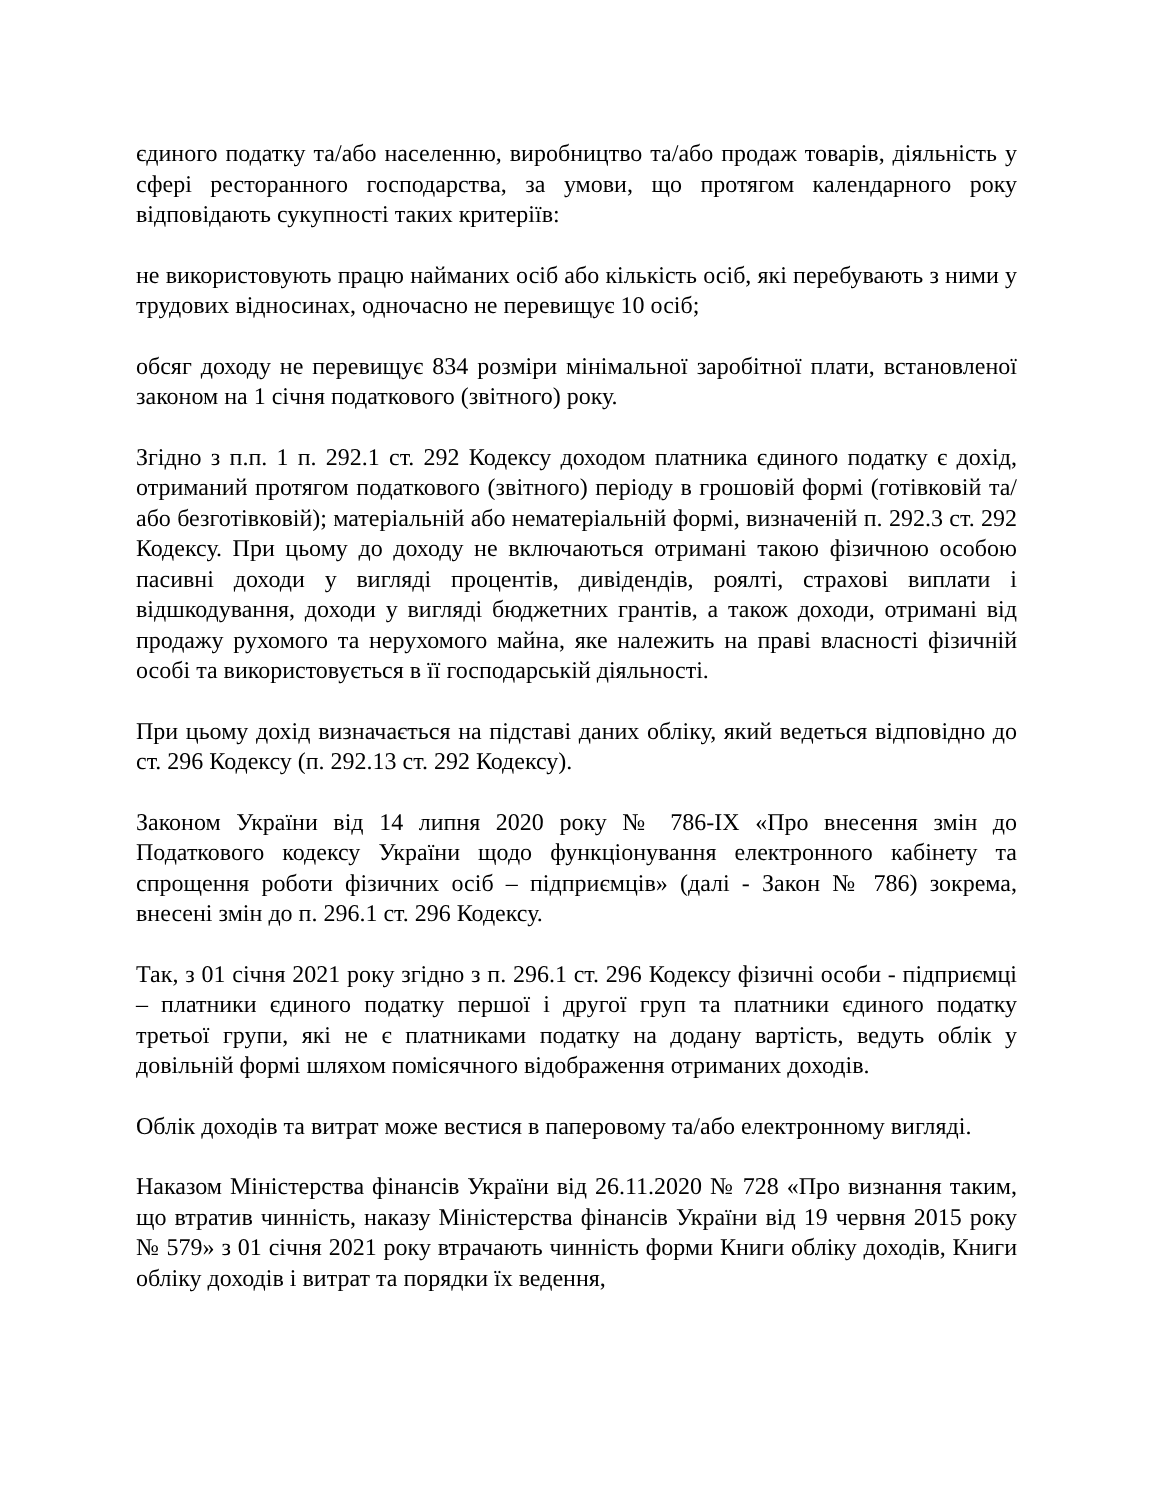єдиного податку та/або населенню, виробництво та/або продаж товарів, діяльність у сфері ресторанного господарства, за умови, що протягом календарного року відповідають сукупності таких критеріїв:
не використовують працю найманих осіб або кількість осіб, які перебувають з ними у трудових відносинах, одночасно не перевищує 10 осіб;
обсяг доходу не перевищує 834 розміри мінімальної заробітної плати, встановленої законом на 1 січня податкового (звітного) року.
Згідно з п.п. 1 п. 292.1 ст. 292 Кодексу доходом платника єдиного податку є дохід, отриманий протягом податкового (звітного) періоду в грошовій формі (готівковій та/або безготівковій); матеріальній або нематеріальній формі, визначеній п. 292.3 ст. 292 Кодексу. При цьому до доходу не включаються отримані такою фізичною особою пасивні доходи у вигляді процентів, дивідендів, роялті, страхові виплати і відшкодування, доходи у вигляді бюджетних грантів, а також доходи, отримані від продажу рухомого та нерухомого майна, яке належить на праві власності фізичній особі та використовується в її господарській діяльності.
При цьому дохід визначається на підставі даних обліку, який ведеться відповідно до ст. 296 Кодексу (п. 292.13 ст. 292 Кодексу).
Законом України від 14 липня 2020 року № 786-IX «Про внесення змін до Податкового кодексу України щодо функціонування електронного кабінету та спрощення роботи фізичних осіб – підприємців» (далі - Закон № 786) зокрема, внесені змін до п. 296.1 ст. 296 Кодексу.
Так, з 01 січня 2021 року згідно з п. 296.1 ст. 296 Кодексу фізичні особи - підприємці – платники єдиного податку першої і другої груп та платники єдиного податку третьої групи, які не є платниками податку на додану вартість, ведуть облік у довільній формі шляхом помісячного відображення отриманих доходів.
Облік доходів та витрат може вестися в паперовому та/або електронному вигляді.
Наказом Міністерства фінансів України від 26.11.2020 № 728 «Про визнання таким, що втратив чинність, наказу Міністерства фінансів України від 19 червня 2015 року № 579» з 01 січня 2021 року втрачають чинність форми Книги обліку доходів, Книги обліку доходів і витрат та порядки їх ведення,